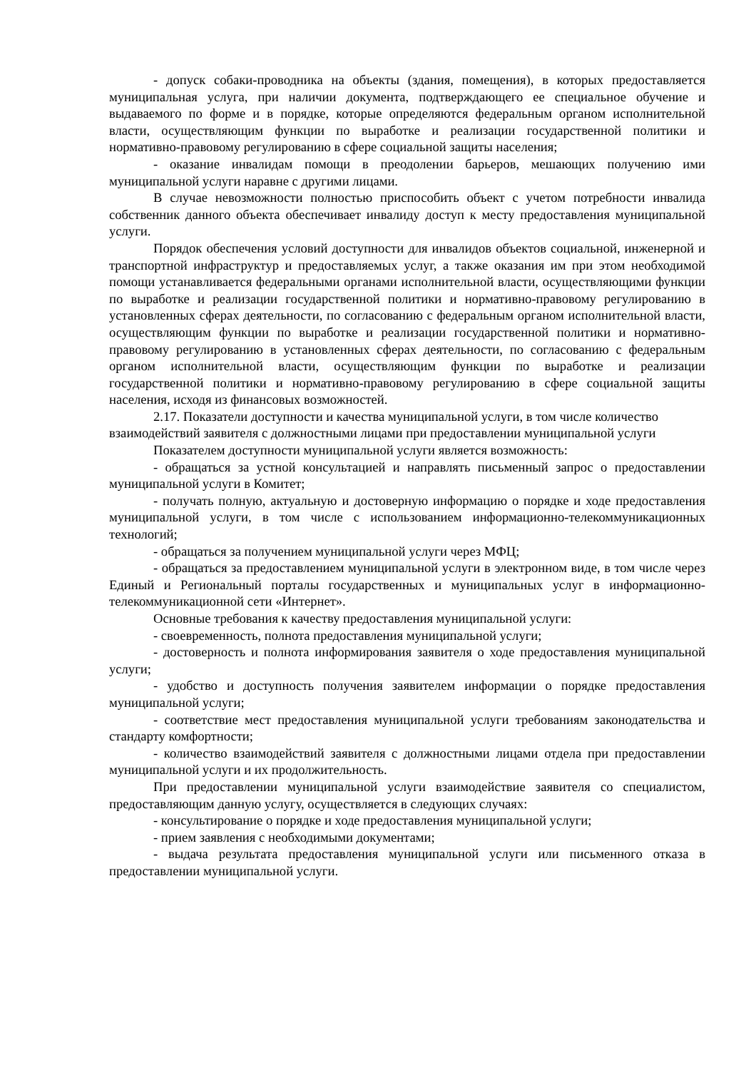- допуск собаки-проводника на объекты (здания, помещения), в которых предоставляется муниципальная услуга, при наличии документа, подтверждающего ее специальное обучение и выдаваемого по форме и в порядке, которые определяются федеральным органом исполнительной власти, осуществляющим функции по выработке и реализации государственной политики и нормативно-правовому регулированию в сфере социальной защиты населения;
- оказание инвалидам помощи в преодолении барьеров, мешающих получению ими муниципальной услуги наравне с другими лицами.
В случае невозможности полностью приспособить объект с учетом потребности инвалида собственник данного объекта обеспечивает инвалиду доступ к месту предоставления муниципальной услуги.
Порядок обеспечения условий доступности для инвалидов объектов социальной, инженерной и транспортной инфраструктур и предоставляемых услуг, а также оказания им при этом необходимой помощи устанавливается федеральными органами исполнительной власти, осуществляющими функции по выработке и реализации государственной политики и нормативно-правовому регулированию в установленных сферах деятельности, по согласованию с федеральным органом исполнительной власти, осуществляющим функции по выработке и реализации государственной политики и нормативно-правовому регулированию в установленных сферах деятельности, по согласованию с федеральным органом исполнительной власти, осуществляющим функции по выработке и реализации государственной политики и нормативно-правовому регулированию в сфере социальной защиты населения, исходя из финансовых возможностей.
2.17. Показатели доступности и качества муниципальной услуги, в том числе количество взаимодействий заявителя с должностными лицами при предоставлении муниципальной услуги
Показателем доступности муниципальной услуги является возможность:
- обращаться за устной консультацией и направлять письменный запрос о предоставлении муниципальной услуги в Комитет;
- получать полную, актуальную и достоверную информацию о порядке и ходе предоставления муниципальной услуги, в том числе с использованием информационно-телекоммуникационных технологий;
- обращаться за получением муниципальной услуги через МФЦ;
- обращаться за предоставлением муниципальной услуги в электронном виде, в том числе через Единый и Региональный порталы государственных и муниципальных услуг в информационно-телекоммуникационной сети «Интернет».
Основные требования к качеству предоставления муниципальной услуги:
- своевременность, полнота предоставления муниципальной услуги;
- достоверность и полнота информирования заявителя о ходе предоставления муниципальной услуги;
- удобство и доступность получения заявителем информации о порядке предоставления муниципальной услуги;
- соответствие мест предоставления муниципальной услуги требованиям законодательства и стандарту комфортности;
- количество взаимодействий заявителя с должностными лицами отдела при предоставлении муниципальной услуги и их продолжительность.
При предоставлении муниципальной услуги взаимодействие заявителя со специалистом, предоставляющим данную услугу, осуществляется в следующих случаях:
- консультирование о порядке и ходе предоставления муниципальной услуги;
- прием заявления с необходимыми документами;
- выдача результата предоставления муниципальной услуги или письменного отказа в предоставлении муниципальной услуги.